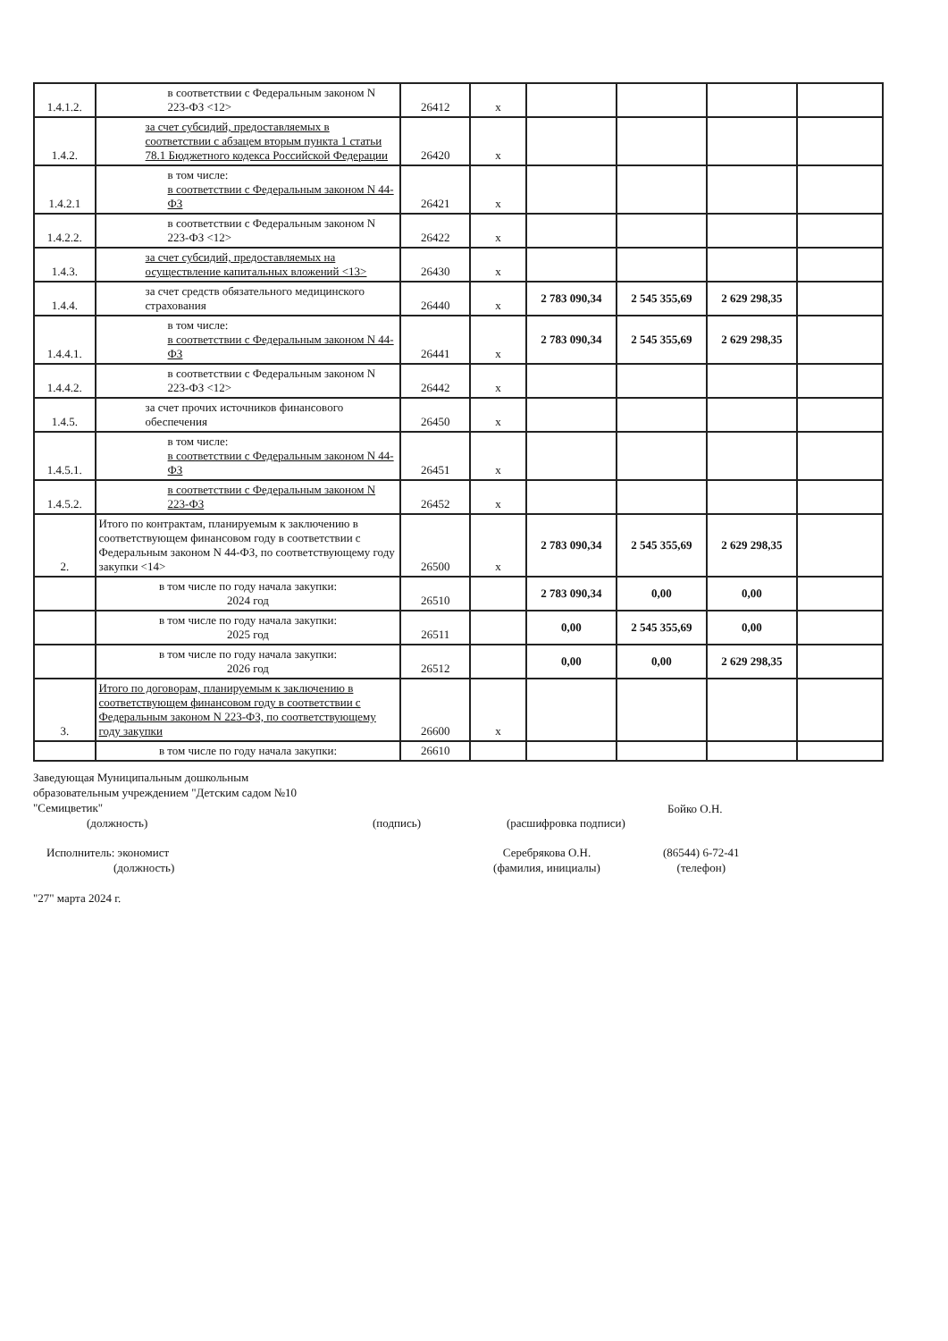| 1.4.1.2. | в соответствии с Федеральным законом N 223-ФЗ <12> | 26412 | x | | | | |
| 1.4.2. | за счет субсидий, предоставляемых в соответствии с абзацем вторым пункта 1 статьи 78.1 Бюджетного кодекса Российской Федерации | 26420 | x | | | | |
| 1.4.2.1 | в том числе: в соответствии с Федеральным законом N 44-ФЗ | 26421 | x | | | | |
| 1.4.2.2. | в соответствии с Федеральным законом N 223-ФЗ <12> | 26422 | x | | | | |
| 1.4.3. | за счет субсидий, предоставляемых на осуществление капитальных вложений <13> | 26430 | x | | | | |
| 1.4.4. | за счет средств обязательного медицинского страхования | 26440 | x | 2 783 090,34 | 2 545 355,69 | 2 629 298,35 | |
| 1.4.4.1. | в том числе: в соответствии с Федеральным законом N 44-ФЗ | 26441 | x | 2 783 090,34 | 2 545 355,69 | 2 629 298,35 | |
| 1.4.4.2. | в соответствии с Федеральным законом N 223-ФЗ <12> | 26442 | x | | | | |
| 1.4.5. | за счет прочих источников финансового обеспечения | 26450 | x | | | | |
| 1.4.5.1. | в том числе: в соответствии с Федеральным законом N 44-ФЗ | 26451 | x | | | | |
| 1.4.5.2. | в соответствии с Федеральным законом N 223-ФЗ | 26452 | x | | | | |
| 2. | Итого по контрактам, планируемым к заключению в соответствующем финансовом году в соответствии с Федеральным законом N 44-ФЗ, по соответствующему году закупки <14> | 26500 | x | 2 783 090,34 | 2 545 355,69 | 2 629 298,35 | |
| | в том числе по году начала закупки: 2024 год | 26510 | | 2 783 090,34 | 0,00 | 0,00 | |
| | в том числе по году начала закупки: 2025 год | 26511 | | 0,00 | 2 545 355,69 | 0,00 | |
| | в том числе по году начала закупки: 2026 год | 26512 | | 0,00 | 0,00 | 2 629 298,35 | |
| 3. | Итого по договорам, планируемым к заключению в соответствующем финансовом году в соответствии с Федеральным законом N 223-ФЗ, по соответствующему году закупки | 26600 | x | | | | |
| | в том числе по году начала закупки: | 26610 | | | | | |
Заведующая Муниципальным дошкольным
образовательным учреждением "Детским садом №10
"Семицветик"
(должность) (подпись) (расшифровка подписи) Бойко О.Н.
Исполнитель: экономист
(должность) Серебрякова О.Н.
(фамилия, инициалы) (86544) 6-72-41
(телефон)
"27" марта 2024 г.